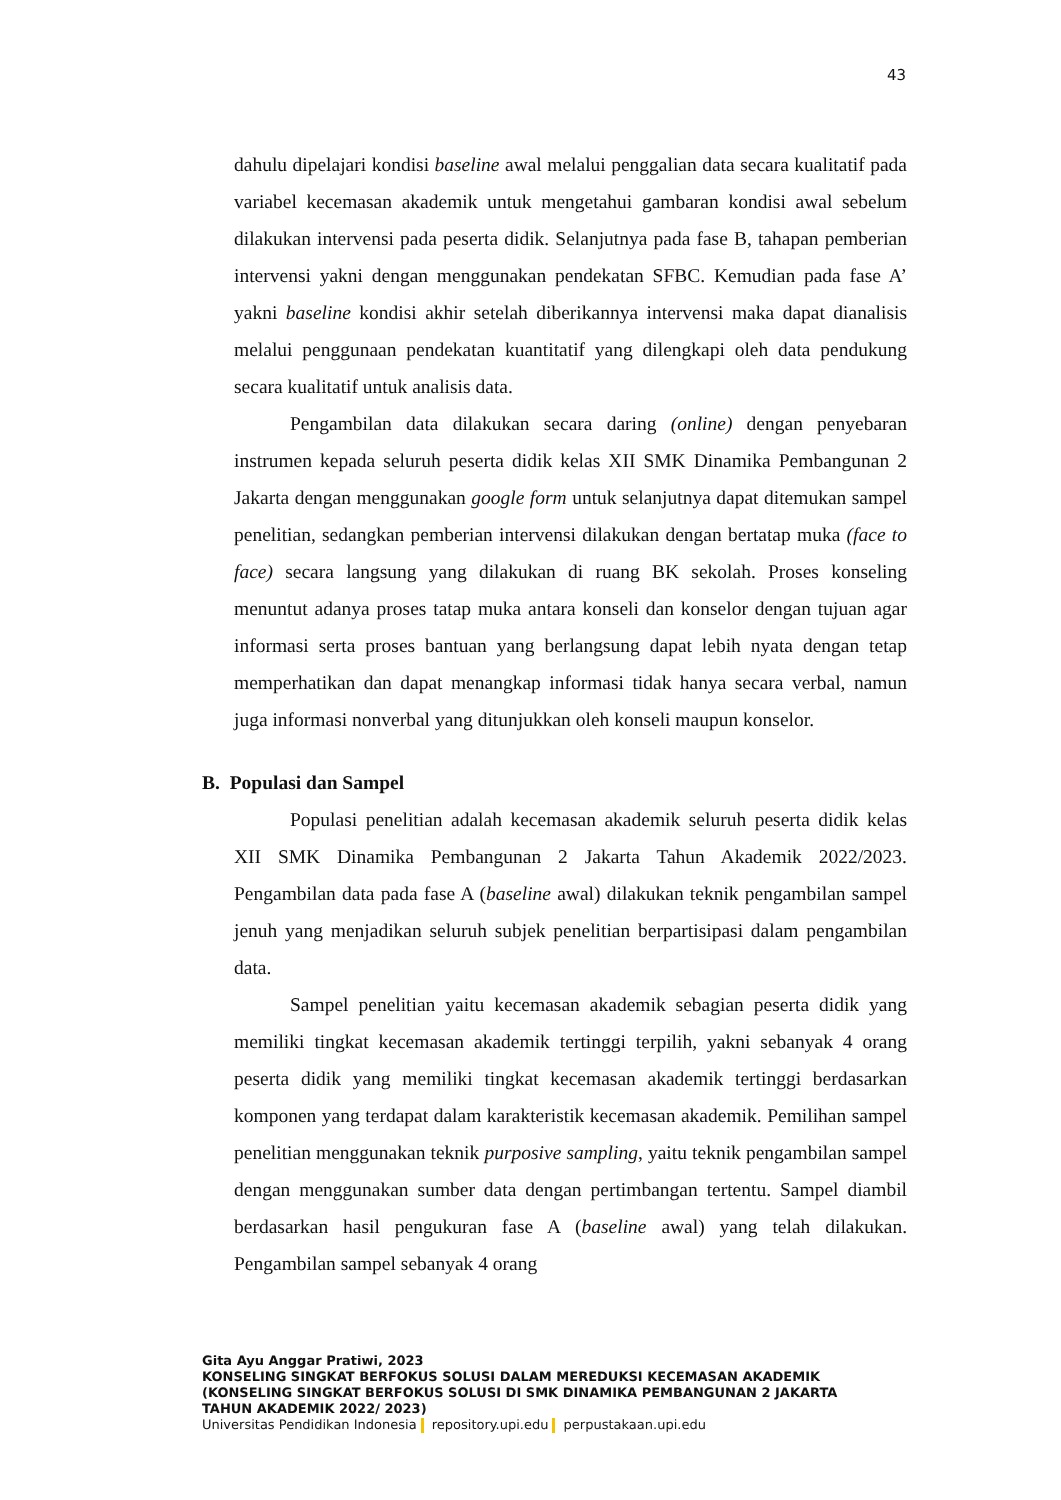43
dahulu dipelajari kondisi baseline awal melalui penggalian data secara kualitatif pada variabel kecemasan akademik untuk mengetahui gambaran kondisi awal sebelum dilakukan intervensi pada peserta didik. Selanjutnya pada fase B, tahapan pemberian intervensi yakni dengan menggunakan pendekatan SFBC. Kemudian pada fase A’ yakni baseline kondisi akhir setelah diberikannya intervensi maka dapat dianalisis melalui penggunaan pendekatan kuantitatif yang dilengkapi oleh data pendukung secara kualitatif untuk analisis data.
Pengambilan data dilakukan secara daring (online) dengan penyebaran instrumen kepada seluruh peserta didik kelas XII SMK Dinamika Pembangunan 2 Jakarta dengan menggunakan google form untuk selanjutnya dapat ditemukan sampel penelitian, sedangkan pemberian intervensi dilakukan dengan bertatap muka (face to face) secara langsung yang dilakukan di ruang BK sekolah. Proses konseling menuntut adanya proses tatap muka antara konseli dan konselor dengan tujuan agar informasi serta proses bantuan yang berlangsung dapat lebih nyata dengan tetap memperhatikan dan dapat menangkap informasi tidak hanya secara verbal, namun juga informasi nonverbal yang ditunjukkan oleh konseli maupun konselor.
B. Populasi dan Sampel
Populasi penelitian adalah kecemasan akademik seluruh peserta didik kelas XII SMK Dinamika Pembangunan 2 Jakarta Tahun Akademik 2022/2023. Pengambilan data pada fase A (baseline awal) dilakukan teknik pengambilan sampel jenuh yang menjadikan seluruh subjek penelitian berpartisipasi dalam pengambilan data.
Sampel penelitian yaitu kecemasan akademik sebagian peserta didik yang memiliki tingkat kecemasan akademik tertinggi terpilih, yakni sebanyak 4 orang peserta didik yang memiliki tingkat kecemasan akademik tertinggi berdasarkan komponen yang terdapat dalam karakteristik kecemasan akademik. Pemilihan sampel penelitian menggunakan teknik purposive sampling, yaitu teknik pengambilan sampel dengan menggunakan sumber data dengan pertimbangan tertentu. Sampel diambil berdasarkan hasil pengukuran fase A (baseline awal) yang telah dilakukan. Pengambilan sampel sebanyak 4 orang
Gita Ayu Anggar Pratiwi, 2023
KONSELING SINGKAT BERFOKUS SOLUSI DALAM MEREDUKSI KECEMASAN AKADEMIK
(KONSELING SINGKAT BERFOKUS SOLUSI DI SMK DINAMIKA PEMBANGUNAN 2 JAKARTA
TAHUN AKADEMIK 2022/ 2023)
Universitas Pendidikan Indonesia repository.upi.edu perpustakaan.upi.edu